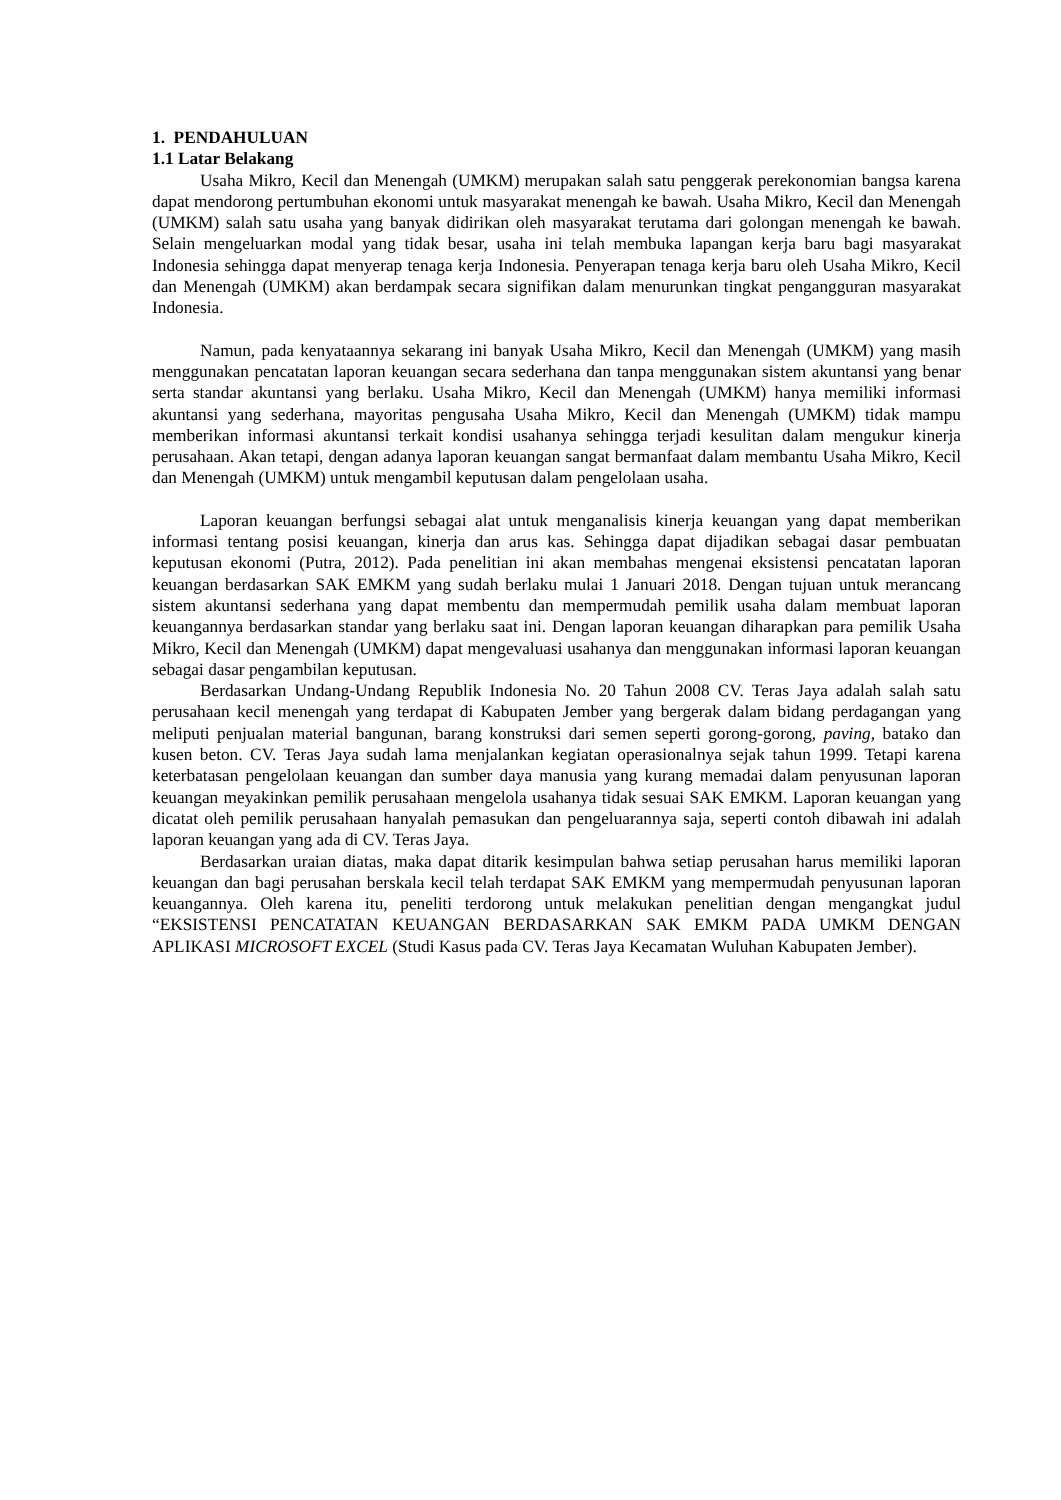1. PENDAHULUAN
1.1 Latar Belakang
Usaha Mikro, Kecil dan Menengah (UMKM) merupakan salah satu penggerak perekonomian bangsa karena dapat mendorong pertumbuhan ekonomi untuk masyarakat menengah ke bawah. Usaha Mikro, Kecil dan Menengah (UMKM) salah satu usaha yang banyak didirikan oleh masyarakat terutama dari golongan menengah ke bawah. Selain mengeluarkan modal yang tidak besar, usaha ini telah membuka lapangan kerja baru bagi masyarakat Indonesia sehingga dapat menyerap tenaga kerja Indonesia. Penyerapan tenaga kerja baru oleh Usaha Mikro, Kecil dan Menengah (UMKM) akan berdampak secara signifikan dalam menurunkan tingkat pengangguran masyarakat Indonesia.
Namun, pada kenyataannya sekarang ini banyak Usaha Mikro, Kecil dan Menengah (UMKM) yang masih menggunakan pencatatan laporan keuangan secara sederhana dan tanpa menggunakan sistem akuntansi yang benar serta standar akuntansi yang berlaku. Usaha Mikro, Kecil dan Menengah (UMKM) hanya memiliki informasi akuntansi yang sederhana, mayoritas pengusaha Usaha Mikro, Kecil dan Menengah (UMKM) tidak mampu memberikan informasi akuntansi terkait kondisi usahanya sehingga terjadi kesulitan dalam mengukur kinerja perusahaan. Akan tetapi, dengan adanya laporan keuangan sangat bermanfaat dalam membantu Usaha Mikro, Kecil dan Menengah (UMKM) untuk mengambil keputusan dalam pengelolaan usaha.
Laporan keuangan berfungsi sebagai alat untuk menganalisis kinerja keuangan yang dapat memberikan informasi tentang posisi keuangan, kinerja dan arus kas. Sehingga dapat dijadikan sebagai dasar pembuatan keputusan ekonomi (Putra, 2012). Pada penelitian ini akan membahas mengenai eksistensi pencatatan laporan keuangan berdasarkan SAK EMKM yang sudah berlaku mulai 1 Januari 2018. Dengan tujuan untuk merancang sistem akuntansi sederhana yang dapat membentu dan mempermudah pemilik usaha dalam membuat laporan keuangannya berdasarkan standar yang berlaku saat ini. Dengan laporan keuangan diharapkan para pemilik Usaha Mikro, Kecil dan Menengah (UMKM) dapat mengevaluasi usahanya dan menggunakan informasi laporan keuangan sebagai dasar pengambilan keputusan.
Berdasarkan Undang-Undang Republik Indonesia No. 20 Tahun 2008 CV. Teras Jaya adalah salah satu perusahaan kecil menengah yang terdapat di Kabupaten Jember yang bergerak dalam bidang perdagangan yang meliputi penjualan material bangunan, barang konstruksi dari semen seperti gorong-gorong, paving, batako dan kusen beton. CV. Teras Jaya sudah lama menjalankan kegiatan operasionalnya sejak tahun 1999. Tetapi karena keterbatasan pengelolaan keuangan dan sumber daya manusia yang kurang memadai dalam penyusunan laporan keuangan meyakinkan pemilik perusahaan mengelola usahanya tidak sesuai SAK EMKM. Laporan keuangan yang dicatat oleh pemilik perusahaan hanyalah pemasukan dan pengeluarannya saja, seperti contoh dibawah ini adalah laporan keuangan yang ada di CV. Teras Jaya.
Berdasarkan uraian diatas, maka dapat ditarik kesimpulan bahwa setiap perusahan harus memiliki laporan keuangan dan bagi perusahan berskala kecil telah terdapat SAK EMKM yang mempermudah penyusunan laporan keuangannya. Oleh karena itu, peneliti terdorong untuk melakukan penelitian dengan mengangkat judul “EKSISTENSI PENCATATAN KEUANGAN BERDASARKAN SAK EMKM PADA UMKM DENGAN APLIKASI MICROSOFT EXCEL (Studi Kasus pada CV. Teras Jaya Kecamatan Wuluhan Kabupaten Jember).